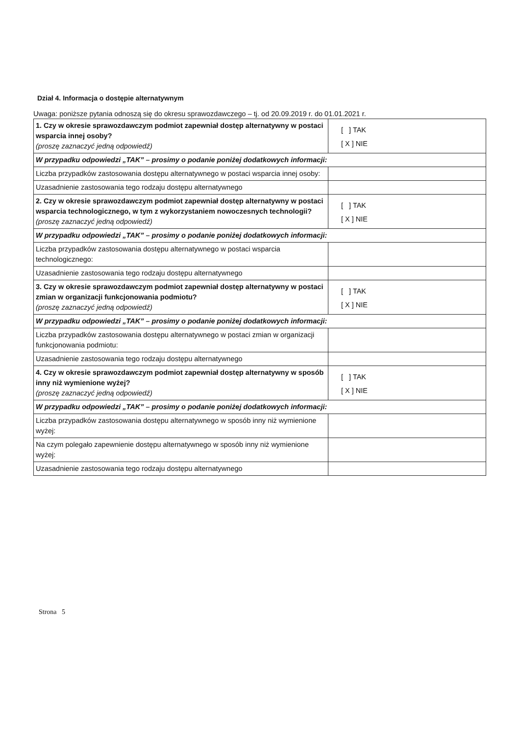Dział 4. Informacja o dostępie alternatywnym
Uwaga: poniższe pytania odnoszą się do okresu sprawozdawczego – tj. od 20.09.2019 r. do 01.01.2021 r.
| 1. Czy w okresie sprawozdawczym podmiot zapewniał dostęp alternatywny w postaci wsparcia innej osoby? (proszę zaznaczyć jedną odpowiedź) | [ ] TAK [ X ] NIE |
| W przypadku odpowiedzi „TAK” – prosimy o podanie poniżej dodatkowych informacji: | |
| Liczba przypadków zastosowania dostępu alternatywnego w postaci wsparcia innej osoby: | |
| Uzasadnienie zastosowania tego rodzaju dostępu alternatywnego | |
| 2. Czy w okresie sprawozdawczym podmiot zapewniał dostęp alternatywny w postaci wsparcia technologicznego, w tym z wykorzystaniem nowoczesnych technologii? (proszę zaznaczyć jedną odpowiedź) | [ ] TAK [ X ] NIE |
| W przypadku odpowiedzi „TAK” – prosimy o podanie poniżej dodatkowych informacji: | |
| Liczba przypadków zastosowania dostępu alternatywnego w postaci wsparcia technologicznego: | |
| Uzasadnienie zastosowania tego rodzaju dostępu alternatywnego | |
| 3. Czy w okresie sprawozdawczym podmiot zapewniał dostęp alternatywny w postaci zmian w organizacji funkcjonowania podmiotu? (proszę zaznaczyć jedną odpowiedź) | [ ] TAK [ X ] NIE |
| W przypadku odpowiedzi „TAK” – prosimy o podanie poniżej dodatkowych informacji: | |
| Liczba przypadków zastosowania dostępu alternatywnego w postaci zmian w organizacji funkcjonowania podmiotu: | |
| Uzasadnienie zastosowania tego rodzaju dostępu alternatywnego | |
| 4. Czy w okresie sprawozdawczym podmiot zapewniał dostęp alternatywny w sposób inny niż wymienione wyżej? (proszę zaznaczyć jedną odpowiedź) | [ ] TAK [ X ] NIE |
| W przypadku odpowiedzi „TAK” – prosimy o podanie poniżej dodatkowych informacji: | |
| Liczba przypadków zastosowania dostępu alternatywnego w sposób inny niż wymienione wyżej: | |
| Na czym polegało zapewnienie dostępu alternatywnego w sposób inny niż wymienione wyżej: | |
| Uzasadnienie zastosowania tego rodzaju dostępu alternatywnego | |
Strona 5